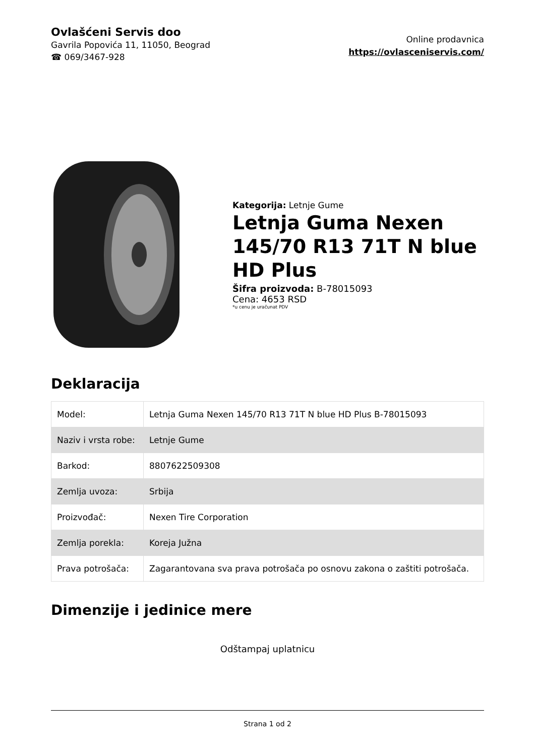Ovlašćeni Servis doo
Gavrila Popovića 11, 11050, Beograd
☎ 069/3467-928
Online prodavnica
https://ovlasceniservis.com/
Kategorija: Letnje Gume
Letnja Guma Nexen 145/70 R13 71T N blue HD Plus
Šifra proizvoda: B-78015093
Cena: 4653 RSD
*u cenu je uračunat PDV
Deklaracija
| Model: | Letnja Guma Nexen 145/70 R13 71T N blue HD Plus B-78015093 |
| Naziv i vrsta robe: | Letnje Gume |
| Barkod: | 8807622509308 |
| Zemlja uvoza: | Srbija |
| Proizvođač: | Nexen Tire Corporation |
| Zemlja porekla: | Koreja Južna |
| Prava potrošača: | Zagarantovana sva prava potrošača po osnovu zakona o zaštiti potrošača. |
Dimenzije i jedinice mere
Odštampaj uplatnicu
Strana 1 od 2